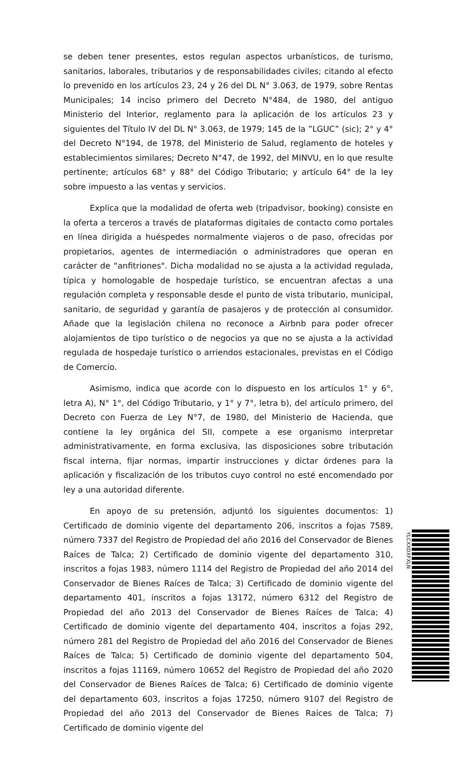se deben tener presentes, estos regulan aspectos urbanísticos, de turismo, sanitarios, laborales, tributarios y de responsabilidades civiles; citando al efecto lo prevenido en los artículos 23, 24 y 26 del DL N° 3.063, de 1979, sobre Rentas Municipales; 14 inciso primero del Decreto N°484, de 1980, del antiguo Ministerio del Interior, reglamento para la aplicación de los artículos 23 y siguientes del Título IV del DL N° 3.063, de 1979; 145 de la ”LGUC” (sic); 2° y 4° del Decreto N°194, de 1978, del Ministerio de Salud, reglamento de hoteles y establecimientos similares; Decreto N°47, de 1992, del MINVU, en lo que resulte pertinente; artículos 68° y 88° del Código Tributario; y artículo 64° de la ley sobre impuesto a las ventas y servicios.
Explica que la modalidad de oferta web (tripadvisor, booking) consiste en la oferta a terceros a través de plataformas digitales de contacto como portales en línea dirigida a huéspedes normalmente viajeros o de paso, ofrecidas por propietarios, agentes de intermediación o administradores que operan en carácter de “anfitriones". Dicha modalidad no se ajusta a la actividad regulada, típica y homologable de hospedaje turístico, se encuentran afectas a una regulación completa y responsable desde el punto de vista tributario, municipal, sanitario, de seguridad y garantía de pasajeros y de protección al consumidor. Añade que la legislación chilena no reconoce a Airbnb para poder ofrecer alojamientos de tipo turístico o de negocios ya que no se ajusta a la actividad regulada de hospedaje turístico o arriendos estacionales, previstas en el Código de Comercio.
Asimismo, indica que acorde con lo dispuesto en los artículos 1° y 6°, letra A), N° 1°, del Código Tributario, y 1° y 7°, letra b), del artículo primero, del Decreto con Fuerza de Ley N°7, de 1980, del Ministerio de Hacienda, que contiene la ley orgánica del SII, compete a ese organismo interpretar administrativamente, en forma exclusiva, las disposiciones sobre tributación fiscal interna, fijar normas, impartir instrucciones y dictar órdenes para la aplicación y fiscalización de los tributos cuyo control no esté encomendado por ley a una autoridad diferente.
En apoyo de su pretensión, adjuntó los siguientes documentos: 1) Certificado de dominio vigente del departamento 206, inscritos a fojas 7589, número 7337 del Registro de Propiedad del año 2016 del Conservador de Bienes Raíces de Talca; 2) Certificado de dominio vigente del departamento 310, inscritos a fojas 1983, número 1114 del Registro de Propiedad del año 2014 del Conservador de Bienes Raíces de Talca; 3) Certificado de dominio vigente del departamento 401, inscritos a fojas 13172, número 6312 del Registro de Propiedad del año 2013 del Conservador de Bienes Raíces de Talca; 4) Certificado de dominio vigente del departamento 404, inscritos a fojas 292, número 281 del Registro de Propiedad del año 2016 del Conservador de Bienes Raíces de Talca; 5) Certificado de dominio vigente del departamento 504, inscritos a fojas 11169, número 10652 del Registro de Propiedad del año 2020 del Conservador de Bienes Raíces de Talca; 6) Certificado de dominio vigente del departamento 603, inscritos a fojas 17250, número 9107 del Registro de Propiedad del año 2013 del Conservador de Bienes Raíces de Talca; 7) Certificado de dominio vigente del
YLCXXDXFXLN